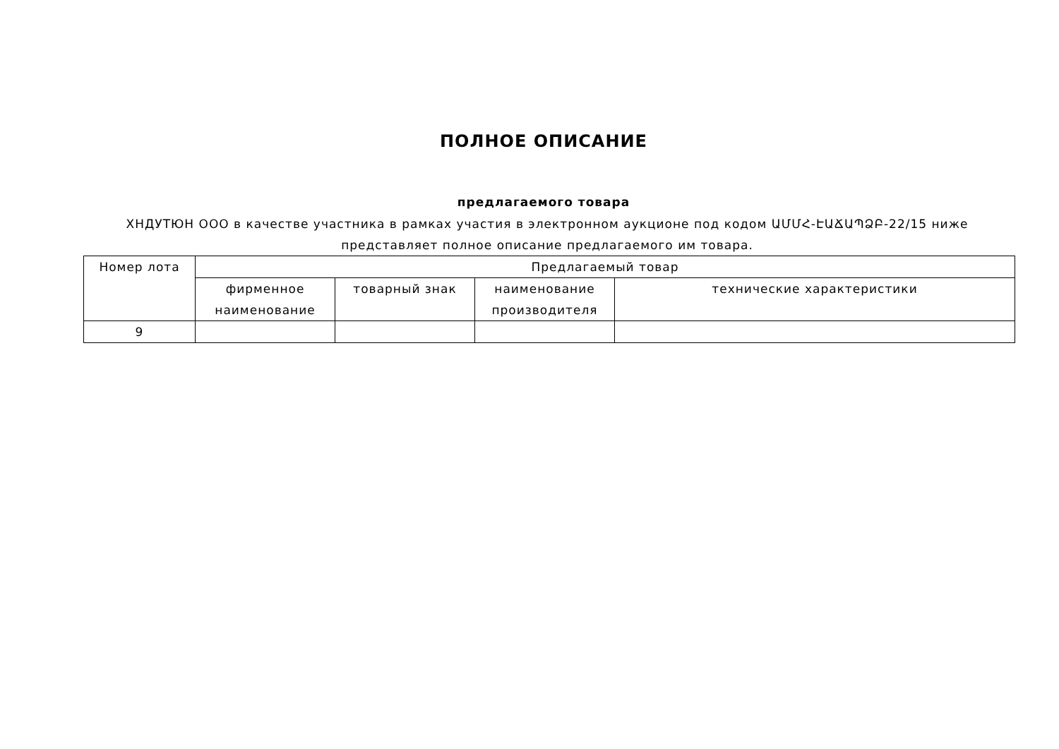ПОЛНОЕ ОПИСАНИЕ
предлагаемого товара
ХНДУТЮН ООО в качестве участника в рамках участия в электронном аукционе под кодом ԱՄՄՀ-ԷԱՃԱՊՁԲ-22/15 ниже представляет полное описание предлагаемого им товара.
| Номер лота | Предлагаемый товар | | | |
| --- | --- | --- | --- | --- |
| | фирменное наименование | товарный знак | наименование производителя | технические характеристики |
| 9 | | | | |